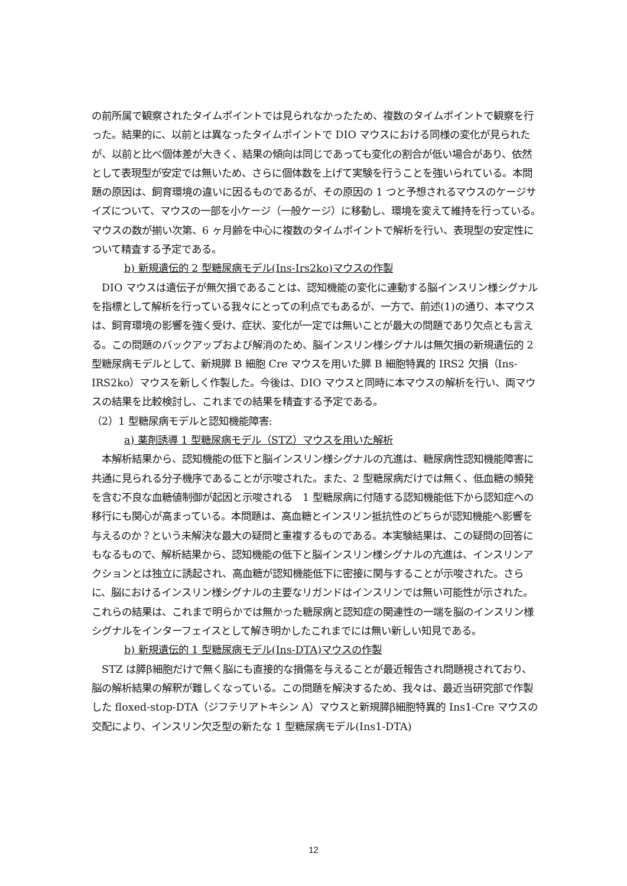の前所属で観察されたタイムポイントでは見られなかったため、複数のタイムポイントで観察を行った。結果的に、以前とは異なったタイムポイントで DIO マウスにおける同様の変化が見られたが、以前と比べ個体差が大きく、結果の傾向は同じであっても変化の割合が低い場合があり、依然として表現型が安定では無いため、さらに個体数を上げて実験を行うことを強いられている。本問題の原因は、飼育環境の違いに因るものであるが、その原因の 1 つと予想されるマウスのケージサイズについて、マウスの一部を小ケージ（一般ケージ）に移動し、環境を変えて維持を行っている。マウスの数が揃い次第、6 ヶ月齢を中心に複数のタイムポイントで解析を行い、表現型の安定性について精査する予定である。
b) 新規遺伝的 2 型糖尿病モデル(Ins-Irs2ko)マウスの作製
　DIO マウスは遺伝子が無欠損であることは、認知機能の変化に連動する脳インスリン様シグナルを指標として解析を行っている我々にとっての利点でもあるが、一方で、前述(1)の通り、本マウスは、飼育環境の影響を強く受け、症状、変化が一定では無いことが最大の問題であり欠点とも言える。この問題のバックアップおよび解消のため、脳インスリン様シグナルは無欠損の新規遺伝的 2 型糖尿病モデルとして、新規膵 B 細胞 Cre マウスを用いた膵 B 細胞特異的 IRS2 欠損（Ins-IRS2ko）マウスを新しく作製した。今後は、DIO マウスと同時に本マウスの解析を行い、両マウスの結果を比較検討し、これまでの結果を精査する予定である。
（2）1 型糖尿病モデルと認知機能障害:
a) 薬剤誘導 1 型糖尿病モデル（STZ）マウスを用いた解析
　本解析結果から、認知機能の低下と脳インスリン様シグナルの亢進は、糖尿病性認知機能障害に共通に見られる分子機序であることが示唆された。また、2 型糖尿病だけでは無く、低血糖の頻発を含む不良な血糖値制御が起因と示唆される　1 型糖尿病に付随する認知機能低下から認知症への移行にも関心が高まっている。本問題は、高血糖とインスリン抵抗性のどちらが認知機能へ影響を与えるのか？という未解決な最大の疑問と重複するものである。本実験結果は、この疑問の回答にもなるもので、解析結果から、認知機能の低下と脳インスリン様シグナルの亢進は、インスリンアクションとは独立に誘起され、高血糖が認知機能低下に密接に関与することが示唆された。さらに、脳におけるインスリン様シグナルの主要なリガンドはインスリンでは無い可能性が示された。これらの結果は、これまで明らかでは無かった糖尿病と認知症の関連性の一端を脳のインスリン様シグナルをインターフェイスとして解き明かしたこれまでには無い新しい知見である。
b) 新規遺伝的 1 型糖尿病モデル(Ins-DTA)マウスの作製
　STZ は膵β細胞だけで無く脳にも直接的な損傷を与えることが最近報告され問題視されており、脳の解析結果の解釈が難しくなっている。この問題を解決するため、我々は、最近当研究部で作製した floxed-stop-DTA（ジフテリアトキシン A）マウスと新規膵β細胞特異的 Ins1-Cre マウスの交配により、インスリン欠乏型の新たな 1 型糖尿病モデル(Ins1-DTA)
12